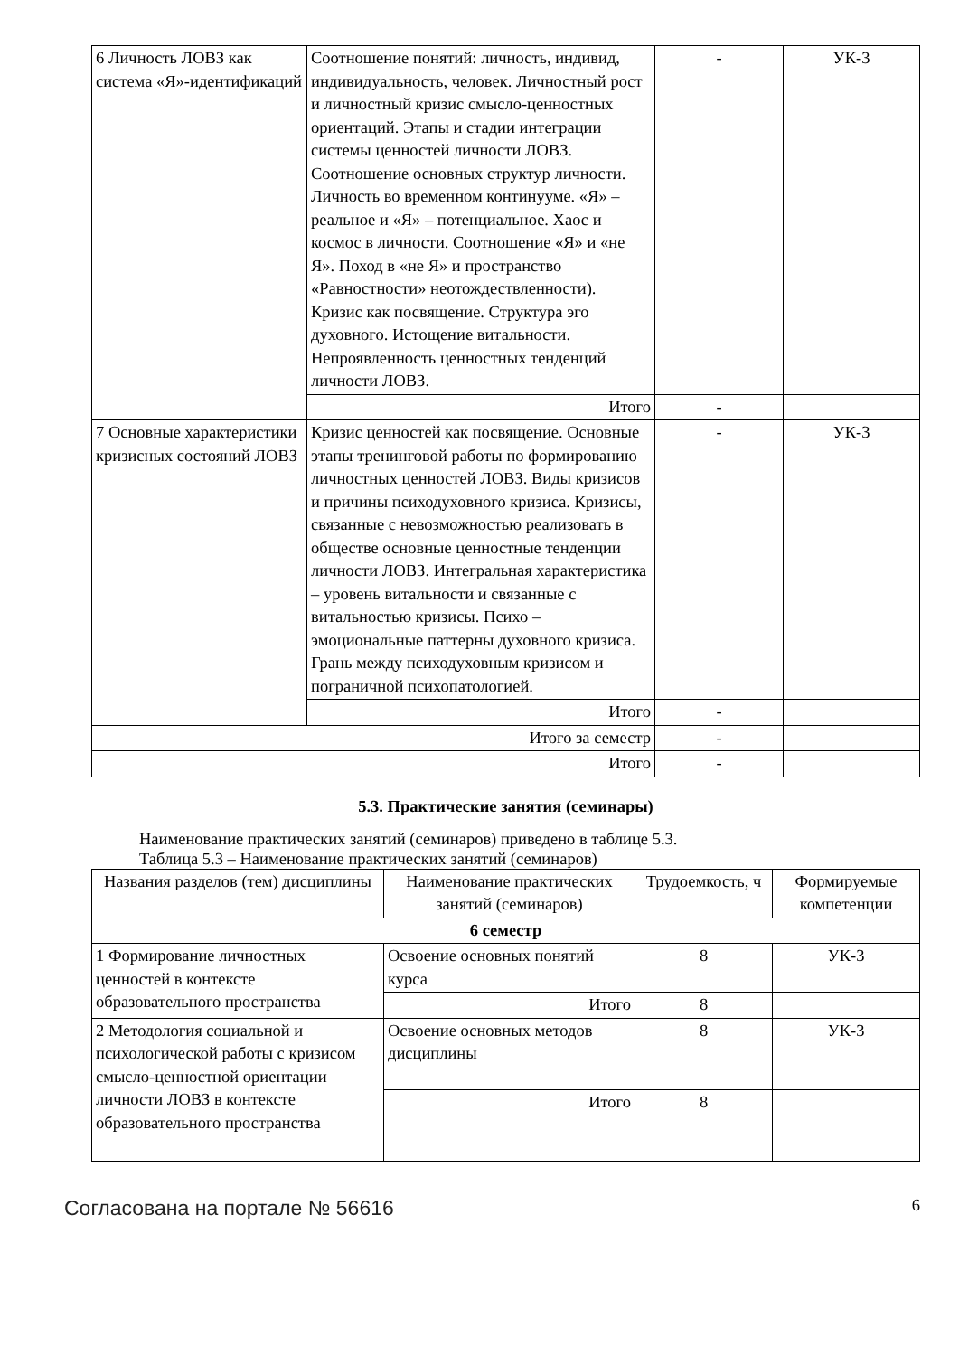| 6 Личность ЛОВЗ как система «Я»-идентификаций | Соотношение понятий: личность, индивид, индивидуальность, человек. Личностный рост и личностный кризис смысло-ценностных ориентаций. Этапы и стадии интеграции системы ценностей личности ЛОВЗ. Соотношение основных структур личности. Личность во временном континууме. «Я» – реальное и «Я» – потенциальное. Хаос и космос в личности. Соотношение «Я» и «не Я». Поход в «не Я» и пространство «Равностности» неотождествленности). Кризис как посвящение. Структура эго духовного. Истощение витальности. Непроявленность ценностных тенденций личности ЛОВЗ. | - | УК-3 |
| | Итого | - | |
| 7 Основные характеристики кризисных состояний ЛОВЗ | Кризис ценностей как посвящение. Основные этапы тренинговой работы по формированию личностных ценностей ЛОВЗ. Виды кризисов и причины психодуховного кризиса. Кризисы, связанные с невозможностью реализовать в обществе основные ценностные тенденции личности ЛОВЗ. Интегральная характеристика – уровень витальности и связанные с витальностью кризисы. Психо – эмоциональные паттерны духовного кризиса. Грань между психодуховным кризисом и пограничной психопатологией. | - | УК-3 |
| | Итого | - | |
| Итого за семестр | | - | |
| Итого | | - | |
5.3. Практические занятия (семинары)
Наименование практических занятий (семинаров) приведено в таблице 5.3.
Таблица 5.3 – Наименование практических занятий (семинаров)
| Названия разделов (тем) дисциплины | Наименование практических занятий (семинаров) | Трудоемкость, ч | Формируемые компетенции |
| --- | --- | --- | --- |
| 6 семестр | | | |
| 1 Формирование личностных ценностей в контексте образовательного пространства | Освоение основных понятий курса | 8 | УК-3 |
| | Итого | 8 | |
| 2 Методология социальной и психологической работы с кризисом смысло-ценностной ориентации личности ЛОВЗ в контексте образовательного пространства | Освоение основных методов дисциплины | 8 | УК-3 |
| | Итого | 8 | |
Согласована на портале № 56616 6